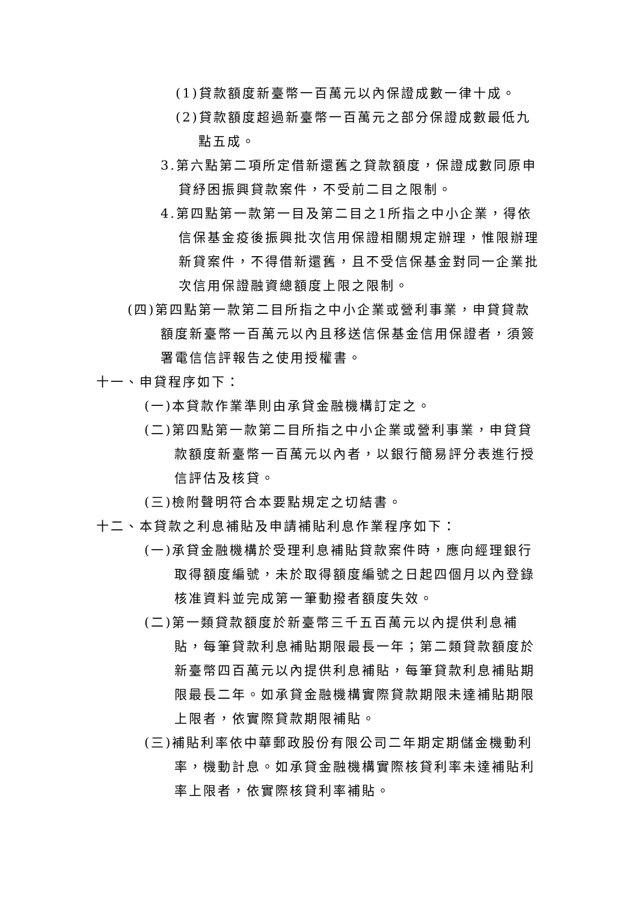(1)貸款額度新臺幣一百萬元以內保證成數一律十成。
(2)貸款額度超過新臺幣一百萬元之部分保證成數最低九點五成。
3.第六點第二項所定借新還舊之貸款額度，保證成數同原申貸紓困振興貸款案件，不受前二目之限制。
4.第四點第一款第一目及第二目之1所指之中小企業，得依信保基金疫後振興批次信用保證相關規定辦理，惟限辦理新貸案件，不得借新還舊，且不受信保基金對同一企業批次信用保證融資總額度上限之限制。
(四)第四點第一款第二目所指之中小企業或營利事業，申貸貸款額度新臺幣一百萬元以內且移送信保基金信用保證者，須簽署電信信評報告之使用授權書。
十一、申貸程序如下：
(一)本貸款作業準則由承貸金融機構訂定之。
(二)第四點第一款第二目所指之中小企業或營利事業，申貸貸款額度新臺幣一百萬元以內者，以銀行簡易評分表進行授信評估及核貸。
(三)檢附聲明符合本要點規定之切結書。
十二、本貸款之利息補貼及申請補貼利息作業程序如下：
(一)承貸金融機構於受理利息補貼貸款案件時，應向經理銀行取得額度編號，未於取得額度編號之日起四個月以內登錄核准資料並完成第一筆動撥者額度失效。
(二)第一類貸款額度於新臺幣三千五百萬元以內提供利息補貼，每筆貸款利息補貼期限最長一年；第二類貸款額度於新臺幣四百萬元以內提供利息補貼，每筆貸款利息補貼期限最長二年。如承貸金融機構實際貸款期限未達補貼期限上限者，依實際貸款期限補貼。
(三)補貼利率依中華郵政股份有限公司二年期定期儲金機動利率，機動計息。如承貸金融機構實際核貸利率未達補貼利率上限者，依實際核貸利率補貼。